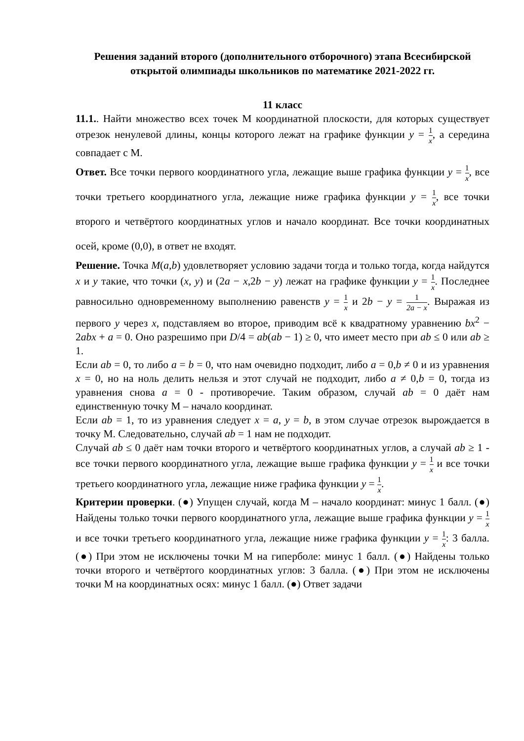Решения заданий второго (дополнительного отборочного) этапа Всесибирской открытой олимпиады школьников по математике 2021-2022 гг.
11 класс
11.1.. Найти множество всех точек М координатной плоскости, для которых существует отрезок ненулевой длины, концы которого лежат на графике функции y = 1 x, а середина совпадает с М.
Ответ. Все точки первого координатного угла, лежащие выше графика функции y = 1 x, все точки третьего координатного угла, лежащие ниже графика функции y = 1 x, все точки второго и четвёртого координатных углов и начало координат. Все точки координатных осей, кроме (0,0), в ответ не входят.
Решение. Точка M(a,b) удовлетворяет условию задачи тогда и только тогда, когда найдутся x и y такие, что точки (x, y) и (2a − x,2b − y) лежат на графике функции y = 1 x. Последнее равносильно одновременному выполнению равенств y = 1 x и 2b − y = 1 2a − x. Выражая из первого y через x, подставляем во второе, приводим всё к квадратному уравнению bx<sup>2</sup> − 2abx + a = 0. Оно разрешимо при D/4 = ab(ab − 1) ≥ 0, что имеет место при ab ≤ 0 или ab ≥ 1.
Если ab = 0, то либо a = b = 0, что нам очевидно подходит, либо a = 0,b ≠ 0 и из уравнения x = 0, но на ноль делить нельзя и этот случай не подходит, либо a ≠ 0,b = 0, тогда из уравнения снова a = 0 - противоречие. Таким образом, случай ab = 0 даёт нам единственную точку М – начало координат.
Если ab = 1, то из уравнения следует x = a, y = b, в этом случае отрезок вырождается в точку М. Следовательно, случай ab = 1 нам не подходит.
Случай ab ≤ 0 даёт нам точки второго и четвёртого координатных углов, а случай ab ≥ 1 - все точки первого координатного угла, лежащие выше графика функции y = 1 x и все точки третьего координатного угла, лежащие ниже графика функции y = 1 x.
Критерии проверки. (●) Упущен случай, когда М – начало координат: минус 1 балл. (●) Найдены только точки первого координатного угла, лежащие выше графика функции y = 1 x и все точки третьего координатного угла, лежащие ниже графика функции y = 1 x: 3 балла. (●) При этом не исключены точки М на гиперболе: минус 1 балл. (●) Найдены только точки второго и четвёртого координатных углов: 3 балла. (●) При этом не исключены точки М на координатных осях: минус 1 балл. (●) Ответ задачи